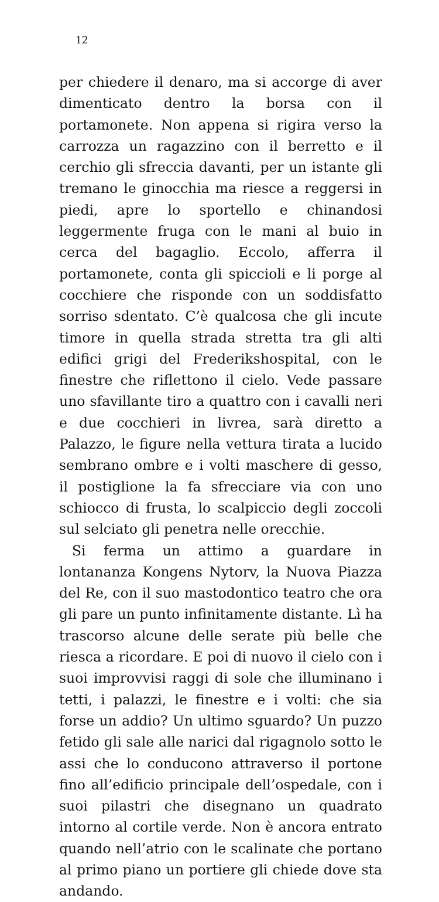12
per chiedere il denaro, ma si accorge di aver dimenticato dentro la borsa con il portamonete. Non appena si rigira verso la carrozza un ragazzino con il berretto e il cerchio gli sfreccia davanti, per un istante gli tremano le ginocchia ma riesce a reggersi in piedi, apre lo sportello e chinandosi leggermente fruga con le mani al buio in cerca del bagaglio. Eccolo, afferra il portamonete, conta gli spiccioli e li porge al cocchiere che risponde con un soddisfatto sorriso sdentato. C’è qualcosa che gli incute timore in quella strada stretta tra gli alti edifici grigi del Frederikshospital, con le finestre che riflettono il cielo. Vede passare uno sfavillante tiro a quattro con i cavalli neri e due cocchieri in livrea, sarà diretto a Palazzo, le figure nella vettura tirata a lucido sembrano ombre e i volti maschere di gesso, il postiglione la fa sfrecciare via con uno schiocco di frusta, lo scalpiccio degli zoccoli sul selciato gli penetra nelle orecchie.
Si ferma un attimo a guardare in lontananza Kongens Nytorv, la Nuova Piazza del Re, con il suo mastodontico teatro che ora gli pare un punto infinitamente distante. Lì ha trascorso alcune delle serate più belle che riesca a ricordare. E poi di nuovo il cielo con i suoi improvvisi raggi di sole che illuminano i tetti, i palazzi, le finestre e i volti: che sia forse un addio? Un ultimo sguardo? Un puzzo fetido gli sale alle narici dal rigagnolo sotto le assi che lo conducono attraverso il portone fino all’edificio principale dell’ospedale, con i suoi pilastri che disegnano un quadrato intorno al cortile verde. Non è ancora entrato quando nell’atrio con le scalinate che portano al primo piano un portiere gli chiede dove sta andando.